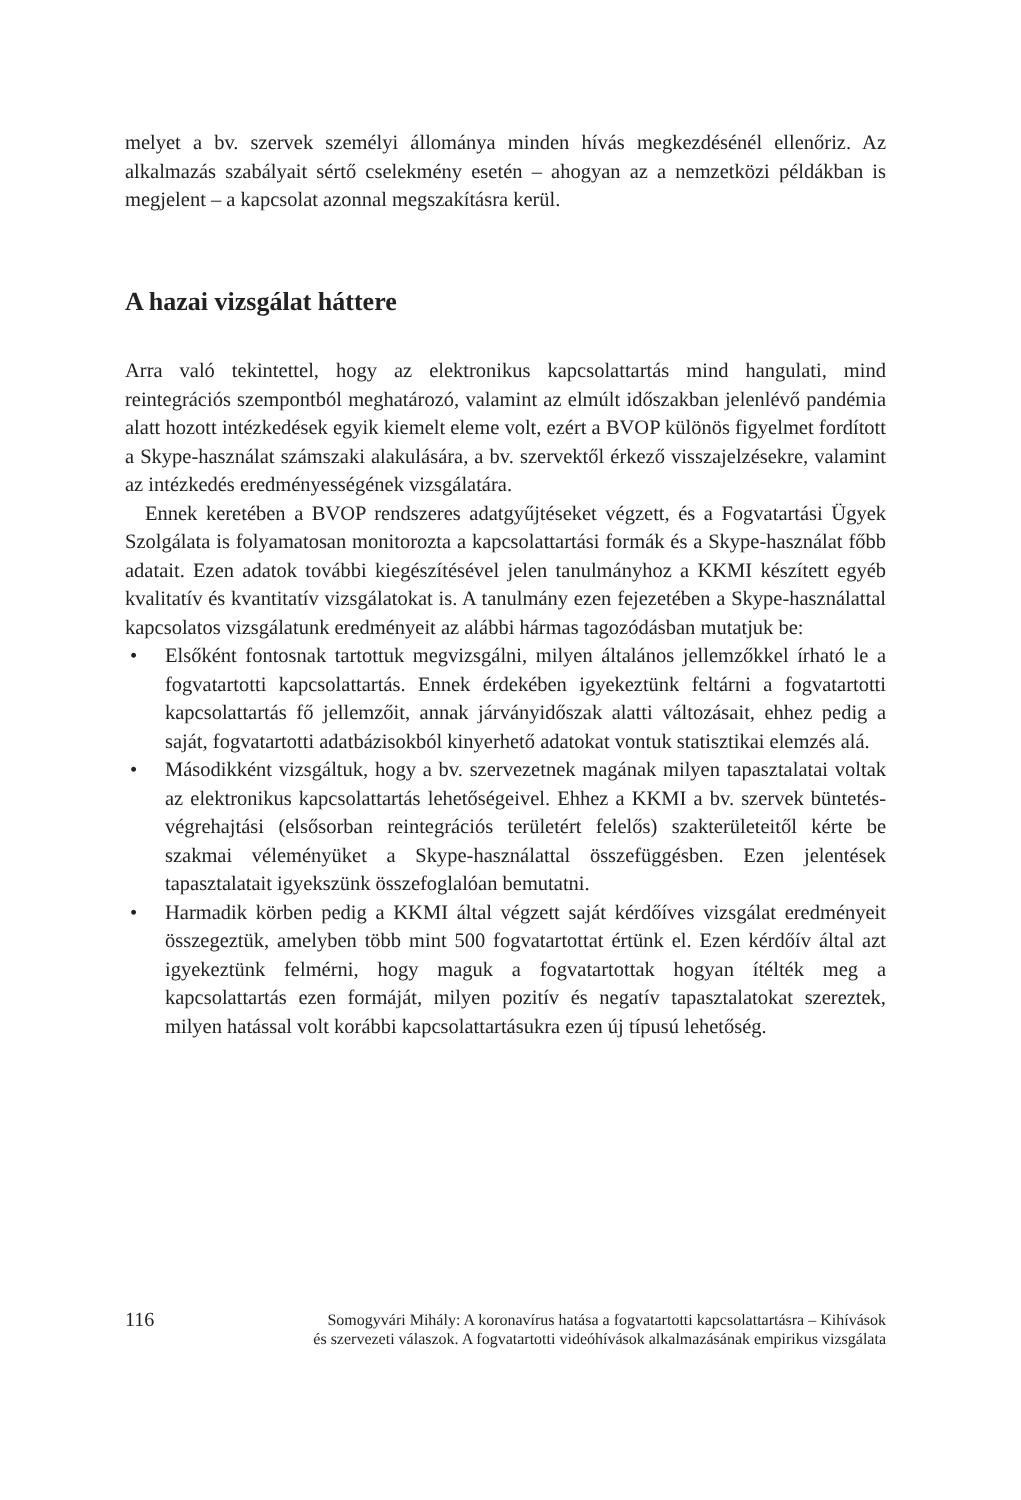melyet a bv. szervek személyi állománya minden hívás megkezdésénél ellenőriz. Az alkalmazás szabályait sértő cselekmény esetén – ahogyan az a nemzetközi példákban is megjelent – a kapcsolat azonnal megszakításra kerül.
A hazai vizsgálat háttere
Arra való tekintettel, hogy az elektronikus kapcsolattartás mind hangulati, mind reintegrációs szempontból meghatározó, valamint az elmúlt időszakban jelenlévő pandémia alatt hozott intézkedések egyik kiemelt eleme volt, ezért a BVOP különös figyelmet fordított a Skype-használat számszaki alakulására, a bv. szervektől érkező visszajelzésekre, valamint az intézkedés eredményességének vizsgálatára.
Ennek keretében a BVOP rendszeres adatgyűjtéseket végzett, és a Fogvatartási Ügyek Szolgálata is folyamatosan monitorozta a kapcsolattartási formák és a Skype-használat főbb adatait. Ezen adatok további kiegészítésével jelen tanulmányhoz a KKMI készített egyéb kvalitatív és kvantitatív vizsgálatokat is. A tanulmány ezen fejezetében a Skype-használattal kapcsolatos vizsgálatunk eredményeit az alábbi hármas tagozódásban mutatjuk be:
• Elsőként fontosnak tartottuk megvizsgálni, milyen általános jellemzőkkel írható le a fogvatartotti kapcsolattartás. Ennek érdekében igyekeztünk feltárni a fogvatartotti kapcsolattartás fő jellemzőit, annak járványidőszak alatti változásait, ehhez pedig a saját, fogvatartotti adatbázisokból kinyerhető adatokat vontuk statisztikai elemzés alá.
• Másodikként vizsgáltuk, hogy a bv. szervezetnek magának milyen tapasztalatai voltak az elektronikus kapcsolattartás lehetőségeivel. Ehhez a KKMI a bv. szervek büntetés-végrehajtási (elsősorban reintegrációs területért felelős) szakterületeitől kérte be szakmai véleményüket a Skype-használattal összefüggésben. Ezen jelentések tapasztalatait igyekszünk összefoglalóan bemutatni.
• Harmadik körben pedig a KKMI által végzett saját kérdőíves vizsgálat eredményeit összegeztük, amelyben több mint 500 fogvatartottat értünk el. Ezen kérdőív által azt igyekeztünk felmérni, hogy maguk a fogvatartottak hogyan ítélték meg a kapcsolattartás ezen formáját, milyen pozitív és negatív tapasztalatokat szereztek, milyen hatással volt korábbi kapcsolattartásukra ezen új típusú lehetőség.
116
Somogyvári Mihály: A koronavírus hatása a fogvatartotti kapcsolattartásra – Kihívások
és szervezeti válaszok. A fogvatartotti videóhívások alkalmazásának empirikus vizsgálata